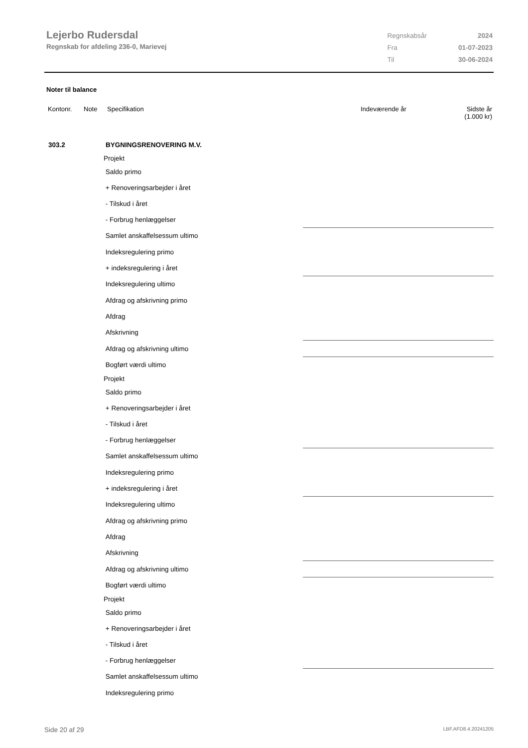Lejerbo Rudersdal
Regnskab for afdeling 236-0, Marievej
| Regnskabsår | 2024 |
| Fra | 01-07-2023 |
| Til | 30-06-2024 |
Noter til balance
| Kontonr. | Note | Specifikation | Indeværende år | Sidste år (1.000 kr) |
| 303.2 | BYGNINGSRENOVERING M.V. | | |
| | Projekt | | |
| | Saldo primo | | |
| | + Renoveringsarbejder i året | | |
| | - Tilskud i året | | |
| | - Forbrug henlæggelser | | |
| | Samlet anskaffelsessum ultimo | | |
| | Indeksregulering primo | | |
| | + indeksregulering i året | | |
| | Indeksregulering ultimo | | |
| | Afdrag og afskrivning primo | | |
| | Afdrag | | |
| | Afskrivning | | |
| | Afdrag og afskrivning ultimo | | |
| | Bogført værdi ultimo | | |
| | Projekt | | |
| | Saldo primo | | |
| | + Renoveringsarbejder i året | | |
| | - Tilskud i året | | |
| | - Forbrug henlæggelser | | |
| | Samlet anskaffelsessum ultimo | | |
| | Indeksregulering primo | | |
| | + indeksregulering i året | | |
| | Indeksregulering ultimo | | |
| | Afdrag og afskrivning primo | | |
| | Afdrag | | |
| | Afskrivning | | |
| | Afdrag og afskrivning ultimo | | |
| | Bogført værdi ultimo | | |
| | Projekt | | |
| | Saldo primo | | |
| | + Renoveringsarbejder i året | | |
| | - Tilskud i året | | |
| | - Forbrug henlæggelser | | |
| | Samlet anskaffelsessum ultimo | | |
| | Indeksregulering primo | | |
Side 20 af 29 LBF.AFD8.4.20241205